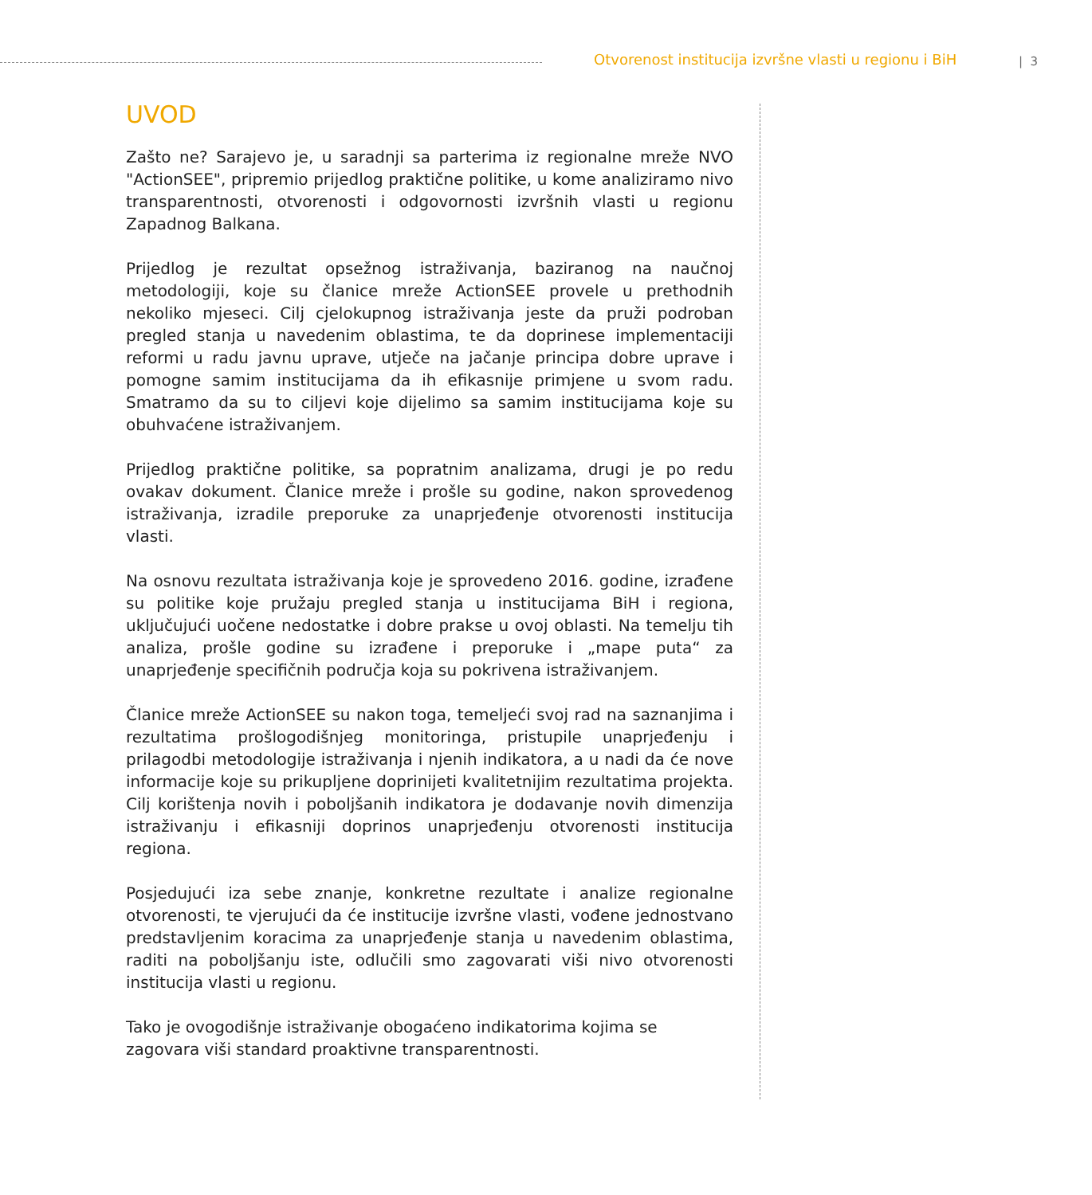Otvorenost institucija izvršne vlasti u regionu i BiH
| 3
UVOD
Zašto ne? Sarajevo je, u saradnji sa parterima iz regionalne mreže NVO "ActionSEE", pripremio prijedlog praktične politike, u kome analiziramo nivo transparentnosti, otvorenosti i odgovornosti izvršnih vlasti u regionu Zapadnog Balkana.
Prijedlog je rezultat opsežnog istraživanja, baziranog na naučnoj metodologiji, koje su članice mreže ActionSEE provele u prethodnih nekoliko mjeseci. Cilj cjelokupnog istraživanja jeste da pruži podroban pregled stanja u navedenim oblastima, te da doprinese implementaciji reformi u radu javnu uprave, utječe na jačanje principa dobre uprave i pomogne samim institucijama da ih efikasnije primjene u svom radu. Smatramo da su to ciljevi koje dijelimo sa samim institucijama koje su obuhvaćene istraživanjem.
Prijedlog praktične politike, sa popratnim analizama, drugi je po redu ovakav dokument. Članice mreže i prošle su godine, nakon sprovedenog istraživanja, izradile preporuke za unaprjeđenje otvorenosti institucija vlasti.
Na osnovu rezultata istraživanja koje je sprovedeno 2016. godine, izrađene su politike koje pružaju pregled stanja u institucijama BiH i regiona, uključujući uočene nedostatke i dobre prakse u ovoj oblasti. Na temelju tih analiza, prošle godine su izrađene i preporuke i „mape puta“ za unaprjeđenje specifičnih područja koja su pokrivena istraživanjem.
Članice mreže ActionSEE su nakon toga, temeljeći svoj rad na saznanjima i rezultatima prošlogodišnjeg monitoringa, pristupile unaprjeđenju i prilagodbi metodologije istraživanja i njenih indikatora, a u nadi da će nove informacije koje su prikupljene doprinijeti kvalitetnijim rezultatima projekta. Cilj korištenja novih i poboljšanih indikatora je dodavanje novih dimenzija istraživanju i efikasniji doprinos unaprjeđenju otvorenosti institucija regiona.
Posjedujući iza sebe znanje, konkretne rezultate i analize regionalne otvorenosti, te vjerujući da će institucije izvršne vlasti, vođene jednostvano predstavljenim koracima za unaprjeđenje stanja u navedenim oblastima, raditi na poboljšanju iste, odlučili smo zagovarati viši nivo otvorenosti institucija vlasti u regionu.
Tako je ovogodišnje istraživanje obogaćeno indikatorima kojima se zagovara viši standard proaktivne transparentnosti.